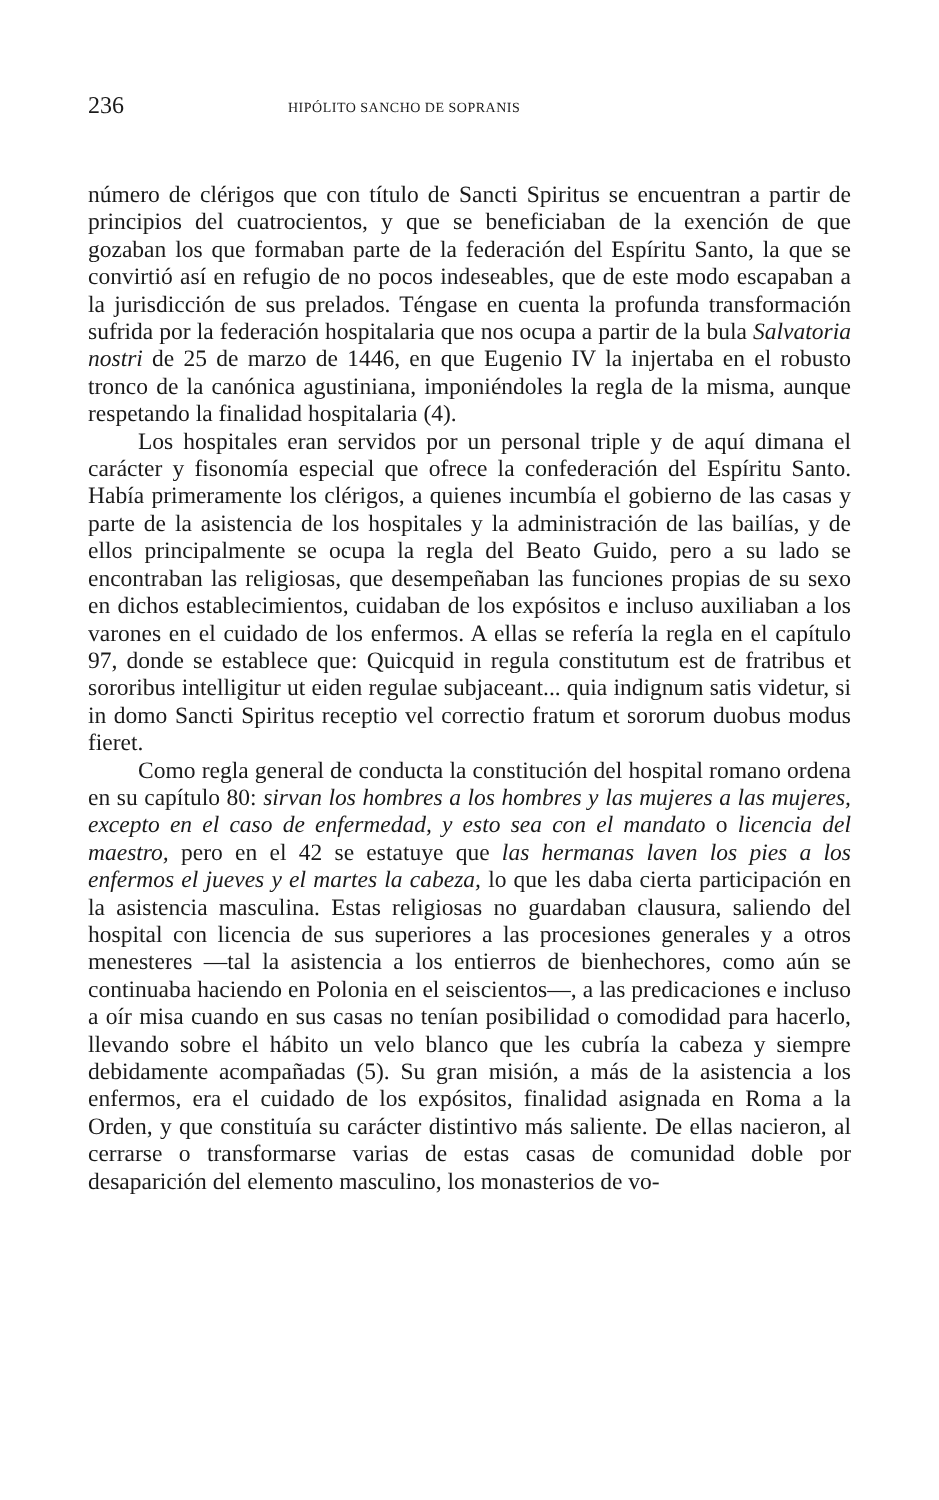236 HIPÓLITO SANCHO DE SOPRANIS
número de clérigos que con título de Sancti Spiritus se encuentran a partir de principios del cuatrocientos, y que se beneficiaban de la exención de que gozaban los que formaban parte de la federación del Espíritu Santo, la que se convirtió así en refugio de no pocos indeseables, que de este modo escapaban a la jurisdicción de sus prelados. Téngase en cuenta la profunda transformación sufrida por la federación hospitalaria que nos ocupa a partir de la bula Salvatoria nostri de 25 de marzo de 1446, en que Eugenio IV la injertaba en el robusto tronco de la canónica agustiniana, imponiéndoles la regla de la misma, aunque respetando la finalidad hospitalaria (4).
Los hospitales eran servidos por un personal triple y de aquí dimana el carácter y fisonomía especial que ofrece la confederación del Espíritu Santo. Había primeramente los clérigos, a quienes incumbía el gobierno de las casas y parte de la asistencia de los hospitales y la administración de las bailías, y de ellos principalmente se ocupa la regla del Beato Guido, pero a su lado se encontraban las religiosas, que desempeñaban las funciones propias de su sexo en dichos establecimientos, cuidaban de los expósitos e incluso auxiliaban a los varones en el cuidado de los enfermos. A ellas se refería la regla en el capítulo 97, donde se establece que: Quicquid in regula constitutum est de fratribus et sororibus intelligitur ut eiden regulae subjaceant... quia indignum satis videtur, si in domo Sancti Spiritus receptio vel correctio fratum et sororum duobus modus fieret.
Como regla general de conducta la constitución del hospital romano ordena en su capítulo 80: sirvan los hombres a los hombres y las mujeres a las mujeres, excepto en el caso de enfermedad, y esto sea con el mandato o licencia del maestro, pero en el 42 se estatuye que las hermanas laven los pies a los enfermos el jueves y el martes la cabeza, lo que les daba cierta participación en la asistencia masculina. Estas religiosas no guardaban clausura, saliendo del hospital con licencia de sus superiores a las procesiones generales y a otros menesteres —tal la asistencia a los entierros de bienhechores, como aún se continuaba haciendo en Polonia en el seiscientos—, a las predicaciones e incluso a oír misa cuando en sus casas no tenían posibilidad o comodidad para hacerlo, llevando sobre el hábito un velo blanco que les cubría la cabeza y siempre debidamente acompañadas (5). Su gran misión, a más de la asistencia a los enfermos, era el cuidado de los expósitos, finalidad asignada en Roma a la Orden, y que constituía su carácter distintivo más saliente. De ellas nacieron, al cerrarse o transformarse varias de estas casas de comunidad doble por desaparición del elemento masculino, los monasterios de vo-